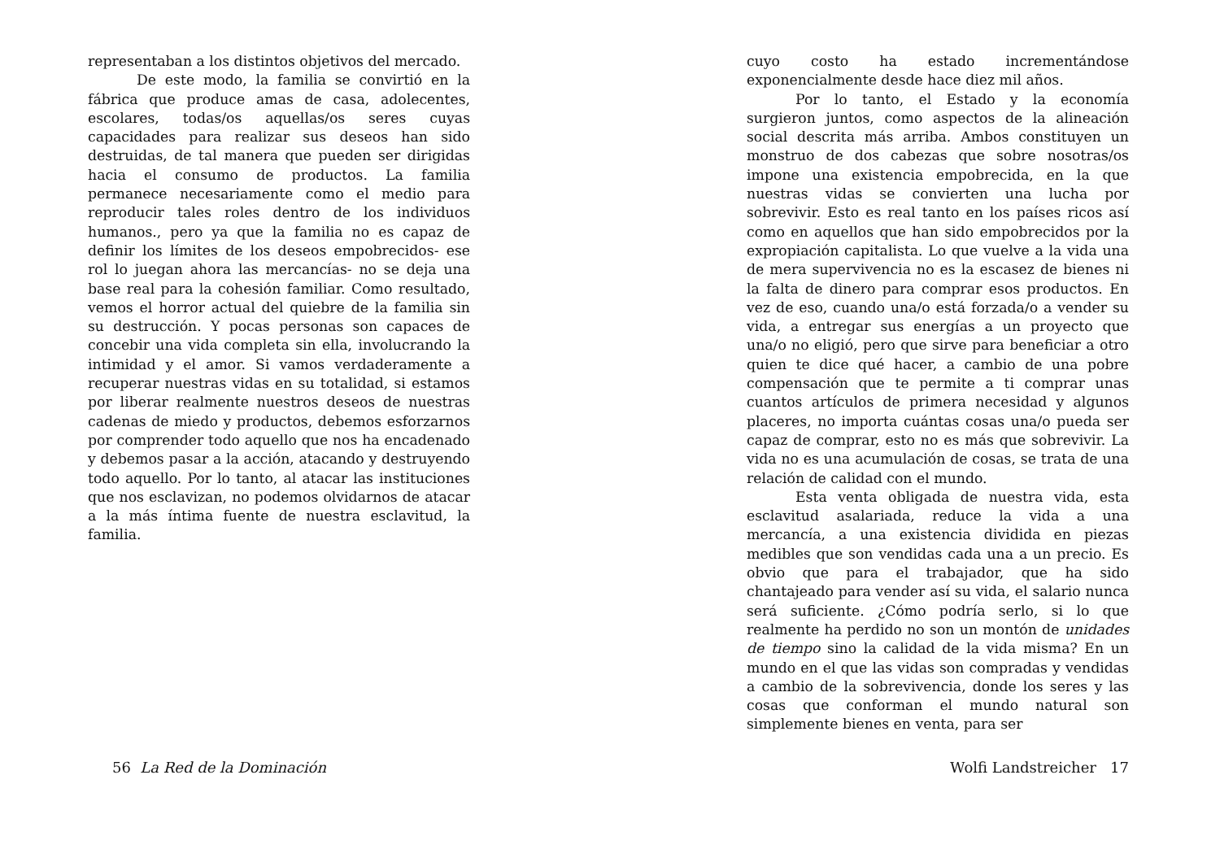representaban a los distintos objetivos del mercado.
De este modo, la familia se convirtió en la fábrica que produce amas de casa, adolecentes, escolares, todas/os aquellas/os seres cuyas capacidades para realizar sus deseos han sido destruidas, de tal manera que pueden ser dirigidas hacia el consumo de productos. La familia permanece necesariamente como el medio para reproducir tales roles dentro de los individuos humanos., pero ya que la familia no es capaz de definir los límites de los deseos empobrecidos- ese rol lo juegan ahora las mercancías- no se deja una base real para la cohesión familiar. Como resultado, vemos el horror actual del quiebre de la familia sin su destrucción. Y pocas personas son capaces de concebir una vida completa sin ella, involucrando la intimidad y el amor. Si vamos verdaderamente a recuperar nuestras vidas en su totalidad, si estamos por liberar realmente nuestros deseos de nuestras cadenas de miedo y productos, debemos esforzarnos por comprender todo aquello que nos ha encadenado y debemos pasar a la acción, atacando y destruyendo todo aquello. Por lo tanto, al atacar las instituciones que nos esclavizan, no podemos olvidarnos de atacar a la más íntima fuente de nuestra esclavitud, la familia.
cuyo costo ha estado incrementándose exponencialmente desde hace diez mil años.
Por lo tanto, el Estado y la economía surgieron juntos, como aspectos de la alineación social descrita más arriba. Ambos constituyen un monstruo de dos cabezas que sobre nosotras/os impone una existencia empobrecida, en la que nuestras vidas se convierten una lucha por sobrevivir. Esto es real tanto en los países ricos así como en aquellos que han sido empobrecidos por la expropiación capitalista. Lo que vuelve a la vida una de mera supervivencia no es la escasez de bienes ni la falta de dinero para comprar esos productos. En vez de eso, cuando una/o está forzada/o a vender su vida, a entregar sus energías a un proyecto que una/o no eligió, pero que sirve para beneficiar a otro quien te dice qué hacer, a cambio de una pobre compensación que te permite a ti comprar unas cuantos artículos de primera necesidad y algunos placeres, no importa cuántas cosas una/o pueda ser capaz de comprar, esto no es más que sobrevivir. La vida no es una acumulación de cosas, se trata de una relación de calidad con el mundo.
Esta venta obligada de nuestra vida, esta esclavitud asalariada, reduce la vida a una mercancía, a una existencia dividida en piezas medibles que son vendidas cada una a un precio. Es obvio que para el trabajador, que ha sido chantajeado para vender así su vida, el salario nunca será suficiente. ¿Cómo podría serlo, si lo que realmente ha perdido no son un montón de unidades de tiempo sino la calidad de la vida misma? En un mundo en el que las vidas son compradas y vendidas a cambio de la sobrevivencia, donde los seres y las cosas que conforman el mundo natural son simplemente bienes en venta, para ser
56 La Red de la Dominación Wolfi Landstreicher 17